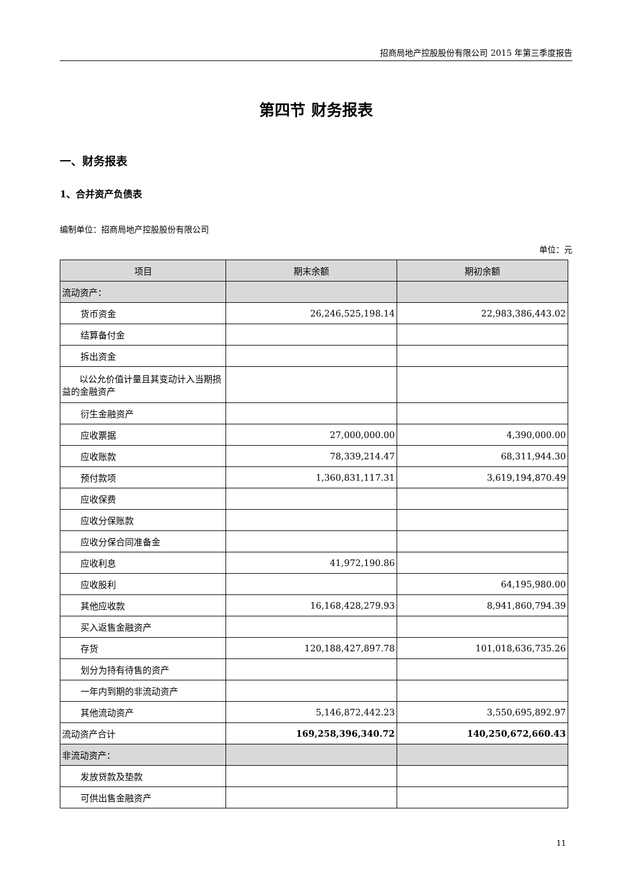招商局地产控股股份有限公司 2015 年第三季度报告
第四节 财务报表
一、财务报表
1、合并资产负债表
编制单位：招商局地产控股股份有限公司
单位：元
| 项目 | 期末余额 | 期初余额 |
| --- | --- | --- |
| 流动资产： | | |
| 货币资金 | 26,246,525,198.14 | 22,983,386,443.02 |
| 结算备付金 | | |
| 拆出资金 | | |
| 以公允价值计量且其变动计入当期损益的金融资产 | | |
| 衍生金融资产 | | |
| 应收票据 | 27,000,000.00 | 4,390,000.00 |
| 应收账款 | 78,339,214.47 | 68,311,944.30 |
| 预付款项 | 1,360,831,117.31 | 3,619,194,870.49 |
| 应收保费 | | |
| 应收分保账款 | | |
| 应收分保合同准备金 | | |
| 应收利息 | 41,972,190.86 | |
| 应收股利 | | 64,195,980.00 |
| 其他应收款 | 16,168,428,279.93 | 8,941,860,794.39 |
| 买入返售金融资产 | | |
| 存货 | 120,188,427,897.78 | 101,018,636,735.26 |
| 划分为持有待售的资产 | | |
| 一年内到期的非流动资产 | | |
| 其他流动资产 | 5,146,872,442.23 | 3,550,695,892.97 |
| 流动资产合计 | 169,258,396,340.72 | 140,250,672,660.43 |
| 非流动资产： | | |
| 发放贷款及垫款 | | |
| 可供出售金融资产 | | |
11